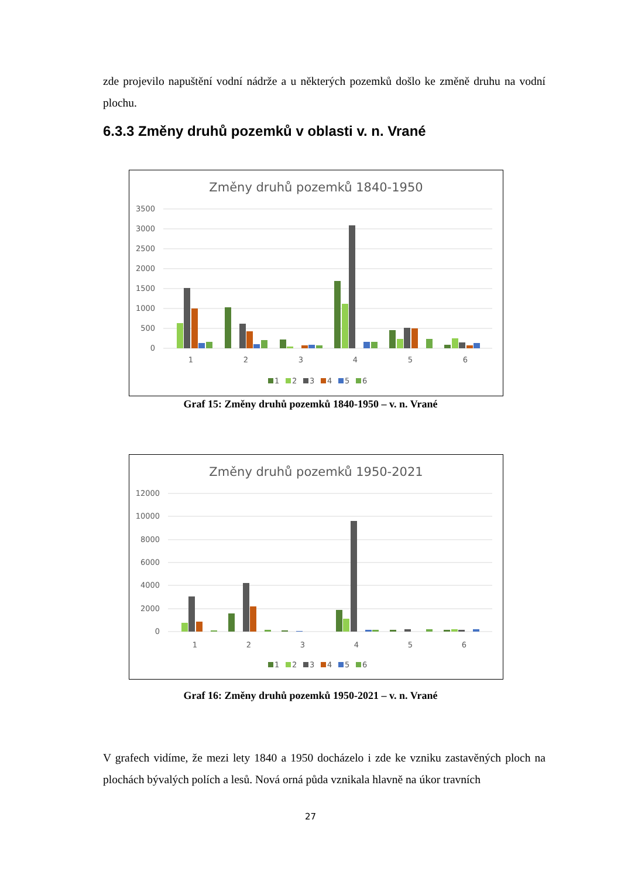zde projevilo napuštění vodní nádrže a u některých pozemků došlo ke změně druhu na vodní plochu.
6.3.3 Změny druhů pozemků v oblasti v. n. Vrané
Změny druhů pozemků 1840-1950
3500
3000
2500
2000
1500
1000
500
0
1
2
3
4
5
6
1
2
3
4
5
6
Graf 15: Změny druhů pozemků 1840-1950 – v. n. Vrané
Změny druhů pozemků 1950-2021
12000
10000
8000
6000
4000
2000
0
1
2
3
4
5
6
1
2
3
4
5
6
Graf 16: Změny druhů pozemků 1950-2021 – v. n. Vrané
V grafech vidíme, že mezi lety 1840 a 1950 docházelo i zde ke vzniku zastavěných ploch na plochách bývalých polích a lesů. Nová orná půda vznikala hlavně na úkor travních
27